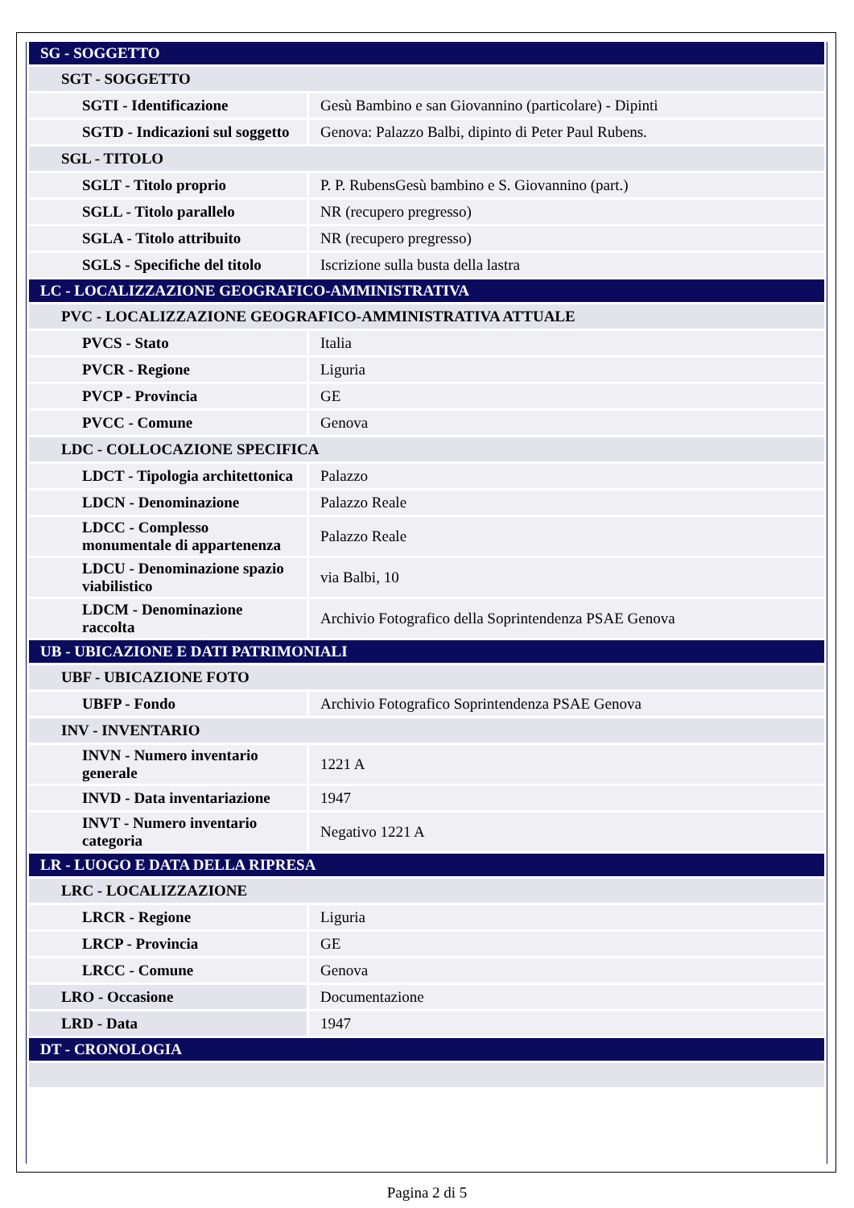| SG - SOGGETTO | |
| SGT - SOGGETTO | |
| SGTI - Identificazione | Gesù Bambino e san Giovannino (particolare) - Dipinti |
| SGTD - Indicazioni sul soggetto | Genova: Palazzo Balbi, dipinto di Peter Paul Rubens. |
| SGL - TITOLO | |
| SGLT - Titolo proprio | P. P. RubensGesù bambino e S. Giovannino (part.) |
| SGLL - Titolo parallelo | NR (recupero pregresso) |
| SGLA - Titolo attribuito | NR (recupero pregresso) |
| SGLS - Specifiche del titolo | Iscrizione sulla busta della lastra |
| LC - LOCALIZZAZIONE GEOGRAFICO-AMMINISTRATIVA | |
| PVC - LOCALIZZAZIONE GEOGRAFICO-AMMINISTRATIVA ATTUALE | |
| PVCS - Stato | Italia |
| PVCR - Regione | Liguria |
| PVCP - Provincia | GE |
| PVCC - Comune | Genova |
| LDC - COLLOCAZIONE SPECIFICA | |
| LDCT - Tipologia architettonica | Palazzo |
| LDCN - Denominazione | Palazzo Reale |
| LDCC - Complesso monumentale di appartenenza | Palazzo Reale |
| LDCU - Denominazione spazio viabilistico | via Balbi, 10 |
| LDCM - Denominazione raccolta | Archivio Fotografico della Soprintendenza PSAE Genova |
| UB - UBICAZIONE E DATI PATRIMONIALI | |
| UBF - UBICAZIONE FOTO | |
| UBFP - Fondo | Archivio Fotografico Soprintendenza PSAE Genova |
| INV - INVENTARIO | |
| INVN - Numero inventario generale | 1221 A |
| INVD - Data inventariazione | 1947 |
| INVT - Numero inventario categoria | Negativo 1221 A |
| LR - LUOGO E DATA DELLA RIPRESA | |
| LRC - LOCALIZZAZIONE | |
| LRCR - Regione | Liguria |
| LRCP - Provincia | GE |
| LRCC - Comune | Genova |
| LRO - Occasione | Documentazione |
| LRD - Data | 1947 |
| DT - CRONOLOGIA | |
Pagina 2 di 5